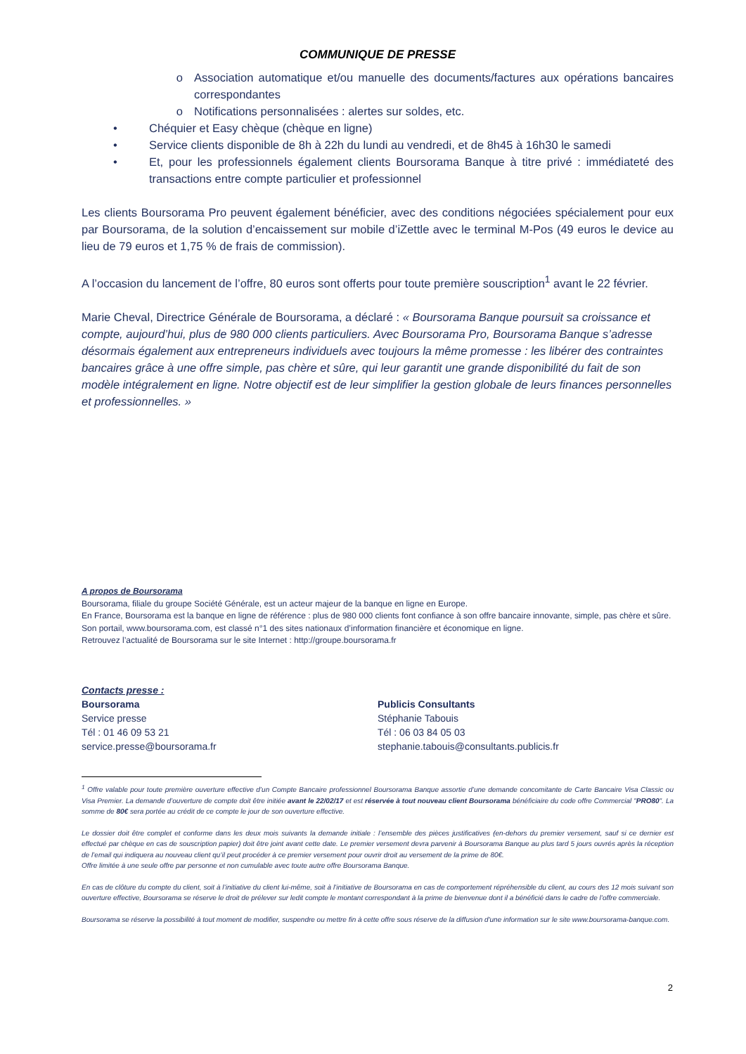COMMUNIQUE DE PRESSE
o Association automatique et/ou manuelle des documents/factures aux opérations bancaires correspondantes
o Notifications personnalisées : alertes sur soldes, etc.
• Chéquier et Easy chèque (chèque en ligne)
• Service clients disponible de 8h à 22h du lundi au vendredi, et de 8h45 à 16h30 le samedi
• Et, pour les professionnels également clients Boursorama Banque à titre privé : immédiateté des transactions entre compte particulier et professionnel
Les clients Boursorama Pro peuvent également bénéficier, avec des conditions négociées spécialement pour eux par Boursorama, de la solution d’encaissement sur mobile d’iZettle avec le terminal M-Pos (49 euros le device au lieu de 79 euros et 1,75 % de frais de commission).
A l’occasion du lancement de l’offre, 80 euros sont offerts pour toute première souscription<sup>1</sup> avant le 22 février.
Marie Cheval, Directrice Générale de Boursorama, a déclaré : « Boursorama Banque poursuit sa croissance et compte, aujourd’hui, plus de 980 000 clients particuliers. Avec Boursorama Pro, Boursorama Banque s’adresse désormais également aux entrepreneurs individuels avec toujours la même promesse : les libérer des contraintes bancaires grâce à une offre simple, pas chère et sûre, qui leur garantit une grande disponibilité du fait de son modèle intégralement en ligne. Notre objectif est de leur simplifier la gestion globale de leurs finances personnelles et professionnelles. »
A propos de Boursorama
Boursorama, filiale du groupe Société Générale, est un acteur majeur de la banque en ligne en Europe.
En France, Boursorama est la banque en ligne de référence : plus de 980 000 clients font confiance à son offre bancaire innovante, simple, pas chère et sûre. Son portail, www.boursorama.com, est classé n°1 des sites nationaux d’information financière et économique en ligne.
Retrouvez l’actualité de Boursorama sur le site Internet : http://groupe.boursorama.fr
Contacts presse :
Boursorama
Service presse
Tél : 01 46 09 53 21
service.presse@boursorama.fr
Publicis Consultants
Stéphanie Tabouis
Tél : 06 03 84 05 03
stephanie.tabouis@consultants.publicis.fr
<sup>1</sup> Offre valable pour toute première ouverture effective d’un Compte Bancaire professionnel Boursorama Banque assortie d’une demande concomitante de Carte Bancaire Visa Classic ou Visa Premier. La demande d’ouverture de compte doit être initiée avant le 22/02/17 et est réservée à tout nouveau client Boursorama bénéficiaire du code offre Commercial "PRO80". La somme de 80€ sera portée au crédit de ce compte le jour de son ouverture effective.
Le dossier doit être complet et conforme dans les deux mois suivants la demande initiale : l’ensemble des pièces justificatives (en-dehors du premier versement, sauf si ce dernier est effectué par chèque en cas de souscription papier) doit être joint avant cette date. Le premier versement devra parvenir à Boursorama Banque au plus tard 5 jours ouvrés après la réception de l’email qui indiquera au nouveau client qu’il peut procéder à ce premier versement pour ouvrir droit au versement de la prime de 80€.
Offre limitée à une seule offre par personne et non cumulable avec toute autre offre Boursorama Banque.
En cas de clôture du compte du client, soit à l’initiative du client lui-même, soit à l’initiative de Boursorama en cas de comportement répréhensible du client, au cours des 12 mois suivant son ouverture effective, Boursorama se réserve le droit de prélever sur ledit compte le montant correspondant à la prime de bienvenue dont il a bénéficié dans le cadre de l’offre commerciale.
Boursorama se réserve la possibilité à tout moment de modifier, suspendre ou mettre fin à cette offre sous réserve de la diffusion d'une information sur le site www.boursorama-banque.com.
2